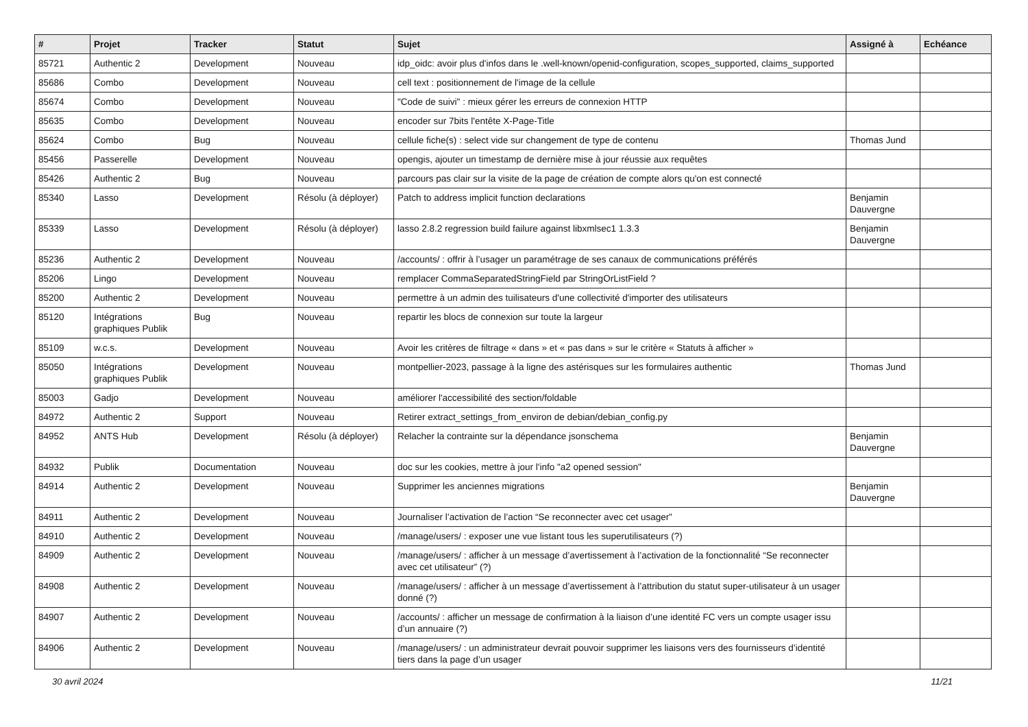| # | Projet | Tracker | Statut | Sujet | Assigné à | Echéance |
| --- | --- | --- | --- | --- | --- | --- |
| 85721 | Authentic 2 | Development | Nouveau | idp_oidc: avoir plus d'infos dans le .well-known/openid-configuration, scopes_supported, claims_supported | | |
| 85686 | Combo | Development | Nouveau | cell text : positionnement de l'image de la cellule | | |
| 85674 | Combo | Development | Nouveau | "Code de suivi" : mieux gérer les erreurs de connexion HTTP | | |
| 85635 | Combo | Development | Nouveau | encoder sur 7bits l'entête X-Page-Title | | |
| 85624 | Combo | Bug | Nouveau | cellule fiche(s) : select vide sur changement de type de contenu | Thomas Jund | |
| 85456 | Passerelle | Development | Nouveau | opengis, ajouter un timestamp de dernière mise à jour réussie aux requêtes | | |
| 85426 | Authentic 2 | Bug | Nouveau | parcours pas clair sur la visite de la page de création de compte alors qu'on est connecté | | |
| 85340 | Lasso | Development | Résolu (à déployer) | Patch to address implicit function declarations | Benjamin Dauvergne | |
| 85339 | Lasso | Development | Résolu (à déployer) | lasso 2.8.2 regression build failure against libxmlsec1 1.3.3 | Benjamin Dauvergne | |
| 85236 | Authentic 2 | Development | Nouveau | /accounts/ : offrir à l’usager un paramétrage de ses canaux de communications préférés | | |
| 85206 | Lingo | Development | Nouveau | remplacer CommaSeparatedStringField par StringOrListField ? | | |
| 85200 | Authentic 2 | Development | Nouveau | permettre à un admin des tuilisateurs d'une collectivité d'importer des utilisateurs | | |
| 85120 | Intégrations graphiques Publik | Bug | Nouveau | repartir les blocs de connexion sur toute la largeur | | |
| 85109 | w.c.s. | Development | Nouveau | Avoir les critères de filtrage « dans » et « pas dans » sur le critère « Statuts à afficher » | | |
| 85050 | Intégrations graphiques Publik | Development | Nouveau | montpellier-2023, passage à la ligne des astérisques sur les formulaires authentic | Thomas Jund | |
| 85003 | Gadjo | Development | Nouveau | améliorer l'accessibilité des section/foldable | | |
| 84972 | Authentic 2 | Support | Nouveau | Retirer extract_settings_from_environ de debian/debian_config.py | | |
| 84952 | ANTS Hub | Development | Résolu (à déployer) | Relacher la contrainte sur la dépendance jsonschema | Benjamin Dauvergne | |
| 84932 | Publik | Documentation | Nouveau | doc sur les cookies, mettre à jour l'info "a2 opened session" | | |
| 84914 | Authentic 2 | Development | Nouveau | Supprimer les anciennes migrations | Benjamin Dauvergne | |
| 84911 | Authentic 2 | Development | Nouveau | Journaliser l’activation de l’action “Se reconnecter avec cet usager” | | |
| 84910 | Authentic 2 | Development | Nouveau | /manage/users/ : exposer une vue listant tous les superutilisateurs (?) | | |
| 84909 | Authentic 2 | Development | Nouveau | /manage/users/ : afficher à un message d’avertissement à l’activation de la fonctionnalité “Se reconnecter avec cet utilisateur” (?) | | |
| 84908 | Authentic 2 | Development | Nouveau | /manage/users/ : afficher à un message d’avertissement à l’attribution du statut super-utilisateur à un usager donné (?) | | |
| 84907 | Authentic 2 | Development | Nouveau | /accounts/ : afficher un message de confirmation à la liaison d’une identité FC vers un compte usager issu d’un annuaire (?) | | |
| 84906 | Authentic 2 | Development | Nouveau | /manage/users/ : un administrateur devrait pouvoir supprimer les liaisons vers des fournisseurs d’identité tiers dans la page d’un usager | | |
30 avril 2024 11/21